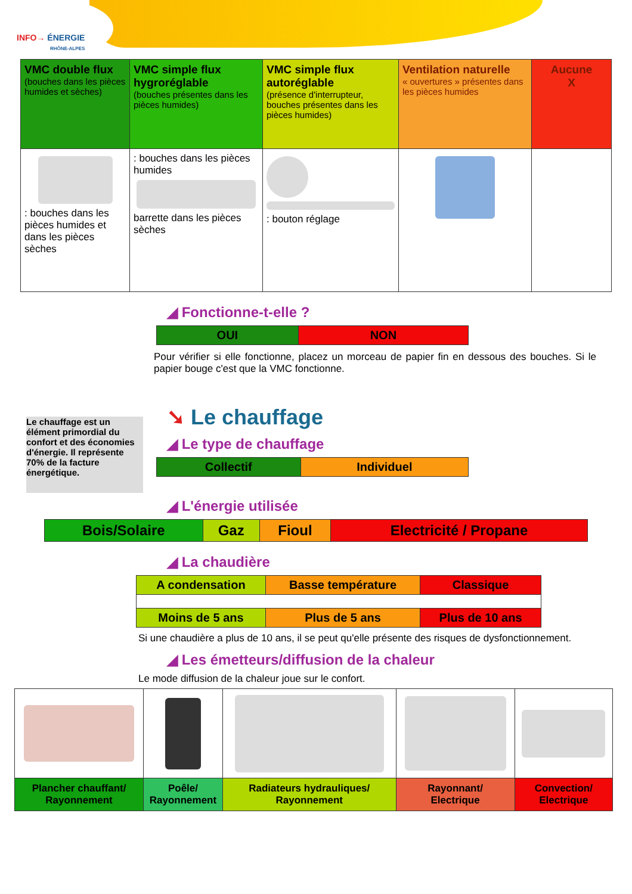INFO→ ÉNERGIE
RHÔNE-ALPES
| VMC double flux (bouches dans les pièces humides et sèches) | VMC simple flux hygroréglable (bouches présentes dans les pièces humides) | VMC simple flux autoréglable (présence d'interrupteur, bouches présentes dans les pièces humides) | Ventilation naturelle « ouvertures » présentes dans les pièces humides | Aucune X |
| : bouches dans les pièces humides et dans les pièces sèches | : bouches dans les pièces humides barrette dans les pièces sèches | : bouton réglage | | |
◢ Fonctionne-t-elle ?
| OUI | NON |
Pour vérifier si elle fonctionne, placez un morceau de papier fin en dessous des bouches. Si le papier bouge c'est que la VMC fonctionne.
Le chauffage est un élément primordial du confort et des économies d'énergie. Il représente 70% de la facture énergétique.
➘ Le chauffage
◢ Le type de chauffage
| Collectif | Individuel |
◢ L'énergie utilisée
| Bois/Solaire | Gaz | Fioul | Electricité / Propane |
◢ La chaudière
| A condensation | Basse température | Classique |
| Moins de 5 ans | Plus de 5 ans | Plus de 10 ans |
Si une chaudière a plus de 10 ans, il se peut qu'elle présente des risques de dysfonctionnement.
◢ Les émetteurs/diffusion de la chaleur
Le mode diffusion de la chaleur joue sur le confort.
| Plancher chauffant/ Rayonnement | Poêle/ Rayonnement | Radiateurs hydrauliques/ Rayonnement | Rayonnant/ Electrique | Convection/ Electrique |